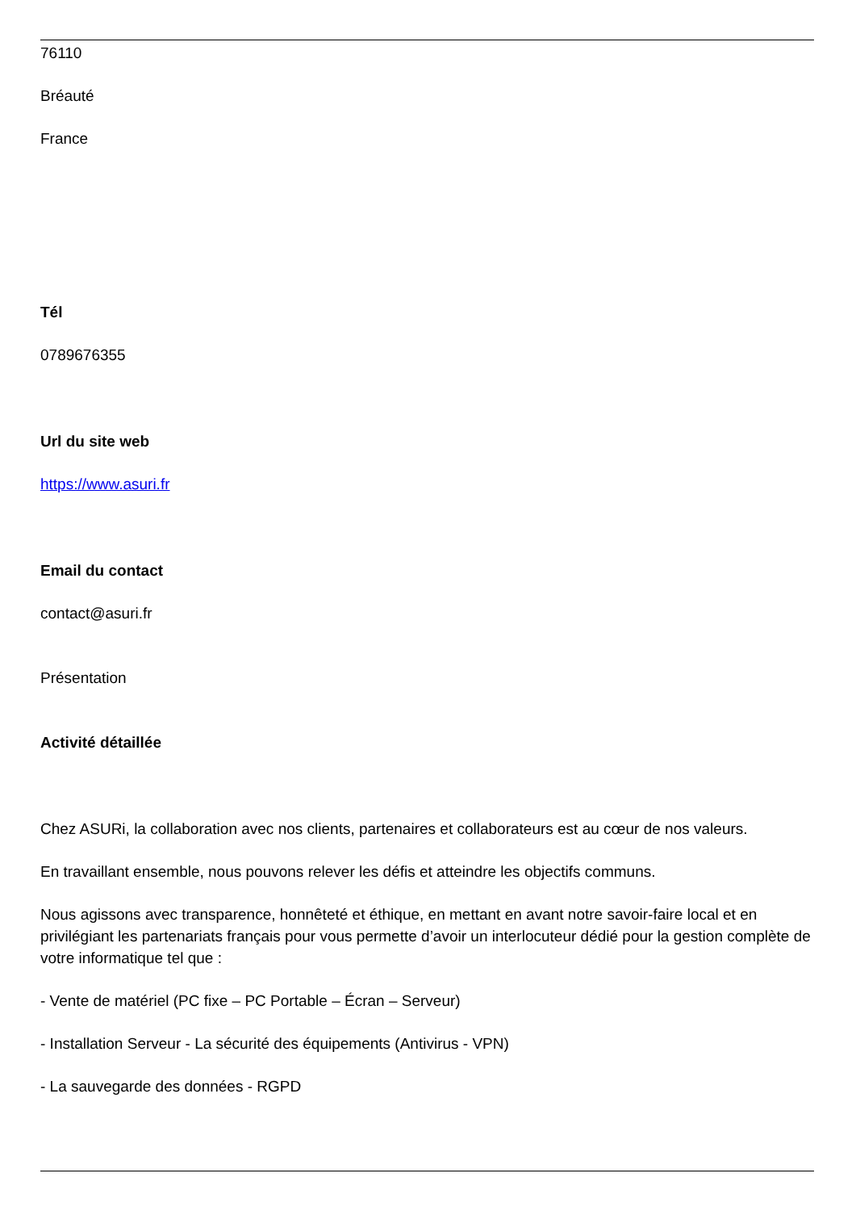76110
Bréauté
France
Tél
0789676355
Url du site web
https://www.asuri.fr
Email du contact
contact@asuri.fr
Présentation
Activité détaillée
Chez ASURi, la collaboration avec nos clients, partenaires et collaborateurs est au cœur de nos valeurs.
En travaillant ensemble, nous pouvons relever les défis et atteindre les objectifs communs.
Nous agissons avec transparence, honnêteté et éthique, en mettant en avant notre savoir-faire local et en privilégiant les partenariats français pour vous permette d’avoir un interlocuteur dédié pour la gestion complète de votre informatique tel que :
- Vente de matériel (PC fixe – PC Portable – Écran – Serveur)
- Installation Serveur - La sécurité des équipements (Antivirus - VPN)
- La sauvegarde des données - RGPD